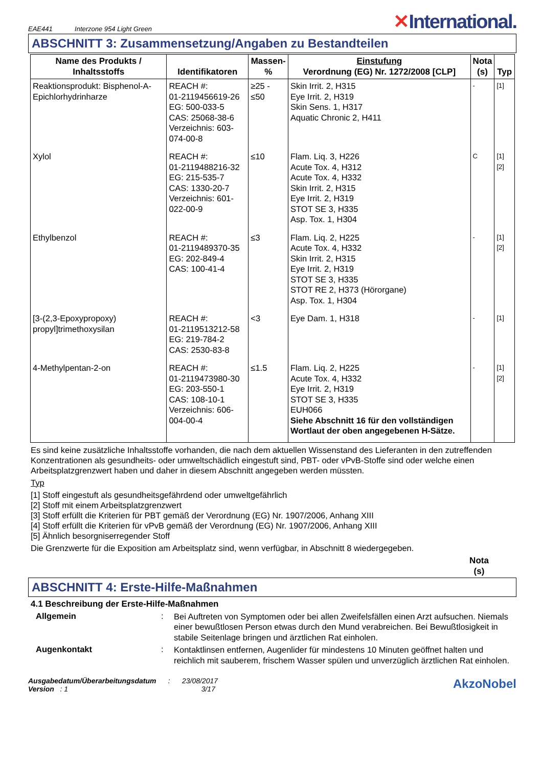EAE441 Interzone 954 Light Green
✕International.
ABSCHNITT 3: Zusammensetzung/Angaben zu Bestandteilen
| Name des Produkts / Inhaltsstoffs | Identifikatoren | Massen- % | Einstufung Verordnung (EG) Nr. 1272/2008 [CLP] | Nota (s) | Typ |
| --- | --- | --- | --- | --- | --- |
| Reaktionsprodukt: Bisphenol-A-Epichlorhydrinharze | REACH #: 01-2119456619-26 EG: 500-033-5 CAS: 25068-38-6 Verzeichnis: 603-074-00-8 | ≥25 - ≤50 | Skin Irrit. 2, H315 Eye Irrit. 2, H319 Skin Sens. 1, H317 Aquatic Chronic 2, H411 | - | [1] |
| Xylol | REACH #: 01-2119488216-32 EG: 215-535-7 CAS: 1330-20-7 Verzeichnis: 601-022-00-9 | ≤10 | Flam. Liq. 3, H226 Acute Tox. 4, H312 Acute Tox. 4, H332 Skin Irrit. 2, H315 Eye Irrit. 2, H319 STOT SE 3, H335 Asp. Tox. 1, H304 | C | [1] [2] |
| Ethylbenzol | REACH #: 01-2119489370-35 EG: 202-849-4 CAS: 100-41-4 | ≤3 | Flam. Liq. 2, H225 Acute Tox. 4, H332 Skin Irrit. 2, H315 Eye Irrit. 2, H319 STOT SE 3, H335 STOT RE 2, H373 (Hörorgane) Asp. Tox. 1, H304 | - | [1] [2] |
| [3-(2,3-Epoxypropoxy) propyl]trimethoxysilan | REACH #: 01-2119513212-58 EG: 219-784-2 CAS: 2530-83-8 | <3 | Eye Dam. 1, H318 | - | [1] |
| 4-Methylpentan-2-on | REACH #: 01-2119473980-30 EG: 203-550-1 CAS: 108-10-1 Verzeichnis: 606-004-00-4 | ≤1.5 | Flam. Liq. 2, H225 Acute Tox. 4, H332 Eye Irrit. 2, H319 STOT SE 3, H335 EUH066 Siehe Abschnitt 16 für den vollständigen Wortlaut der oben angegebenen H-Sätze. | - | [1] [2] |
Es sind keine zusätzliche Inhaltsstoffe vorhanden, die nach dem aktuellen Wissenstand des Lieferanten in den zutreffenden Konzentrationen als gesundheits- oder umweltschädlich eingestuft sind, PBT- oder vPvB-Stoffe sind oder welche einen Arbeitsplatzgrenzwert haben und daher in diesem Abschnitt angegeben werden müssten.
Typ
[1] Stoff eingestuft als gesundheitsgefährdend oder umweltgefährlich
[2] Stoff mit einem Arbeitsplatzgrenzwert
[3] Stoff erfüllt die Kriterien für PBT gemäß der Verordnung (EG) Nr. 1907/2006, Anhang XIII
[4] Stoff erfüllt die Kriterien für vPvB gemäß der Verordnung (EG) Nr. 1907/2006, Anhang XIII
[5] Ähnlich besorgniserregender Stoff
Die Grenzwerte für die Exposition am Arbeitsplatz sind, wenn verfügbar, in Abschnitt 8 wiedergegeben.
Nota
(s)
ABSCHNITT 4: Erste-Hilfe-Maßnahmen
4.1 Beschreibung der Erste-Hilfe-Maßnahmen
Allgemein:
Bei Auftreten von Symptomen oder bei allen Zweifelsfällen einen Arzt aufsuchen. Niemals einer bewußtlosen Person etwas durch den Mund verabreichen. Bei Bewußtlosigkeit in stabile Seitenlage bringen und ärztlichen Rat einholen.
Augenkontakt:
Kontaktlinsen entfernen, Augenlider für mindestens 10 Minuten geöffnet halten und reichlich mit sauberem, frischem Wasser spülen und unverzüglich ärztlichen Rat einholen.
Ausgabedatum/Überarbeitungsdatum : 23/08/2017
Version : 1 3/17
AkzoNobel